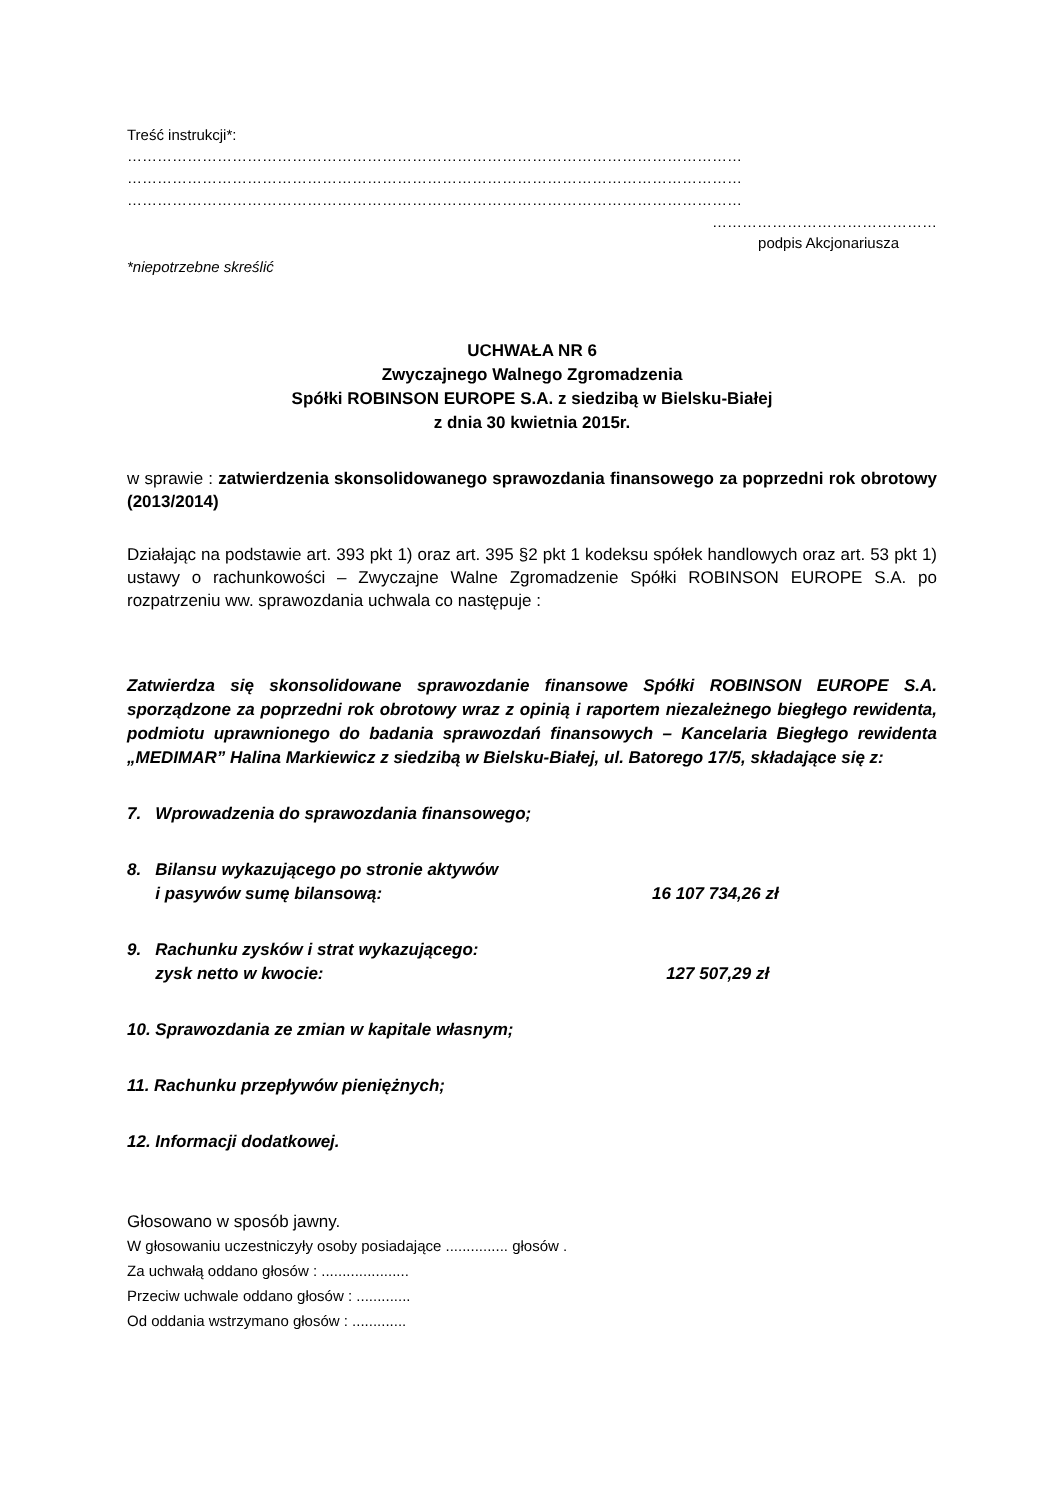Treść instrukcji*:
……………………………………………………………………………………………………………
……………………………………………………………………………………………………………
……………………………………………………………………………………………………………
………………………………………
podpis Akcjonariusza
*niepotrzebne skreślić
UCHWAŁA NR 6
Zwyczajnego Walnego Zgromadzenia
Spółki ROBINSON EUROPE S.A. z siedzibą w Bielsku-Białej
z dnia 30 kwietnia 2015r.
w sprawie : zatwierdzenia skonsolidowanego sprawozdania finansowego za poprzedni rok obrotowy (2013/2014)
Działając na podstawie art. 393 pkt 1) oraz art. 395 §2 pkt 1 kodeksu spółek handlowych oraz art. 53 pkt 1) ustawy o rachunkowości – Zwyczajne Walne Zgromadzenie Spółki ROBINSON EUROPE S.A. po rozpatrzeniu ww. sprawozdania uchwala co następuje :
Zatwierdza się skonsolidowane sprawozdanie finansowe Spółki ROBINSON EUROPE S.A. sporządzone za poprzedni rok obrotowy wraz z opinią i raportem niezależnego biegłego rewidenta, podmiotu uprawnionego do badania sprawozdań finansowych – Kancelaria Biegłego rewidenta „MEDIMAR” Halina Markiewicz z siedzibą w Bielsku-Białej, ul. Batorego 17/5, składające się z:
7. Wprowadzenia do sprawozdania finansowego;
8. Bilansu wykazującego po stronie aktywów
i pasywów sumę bilansową: 16 107 734,26 zł
9. Rachunku zysków i strat wykazującego:
zysk netto w kwocie: 127 507,29 zł
10. Sprawozdania ze zmian w kapitale własnym;
11. Rachunku przepływów pieniężnych;
12. Informacji dodatkowej.
Głosowano w sposób jawny.
W głosowaniu uczestniczyły osoby posiadające ............... głosów .
Za uchwałą oddano głosów : .....................
Przeciw uchwale oddano głosów : .............
Od oddania wstrzymano głosów : .............